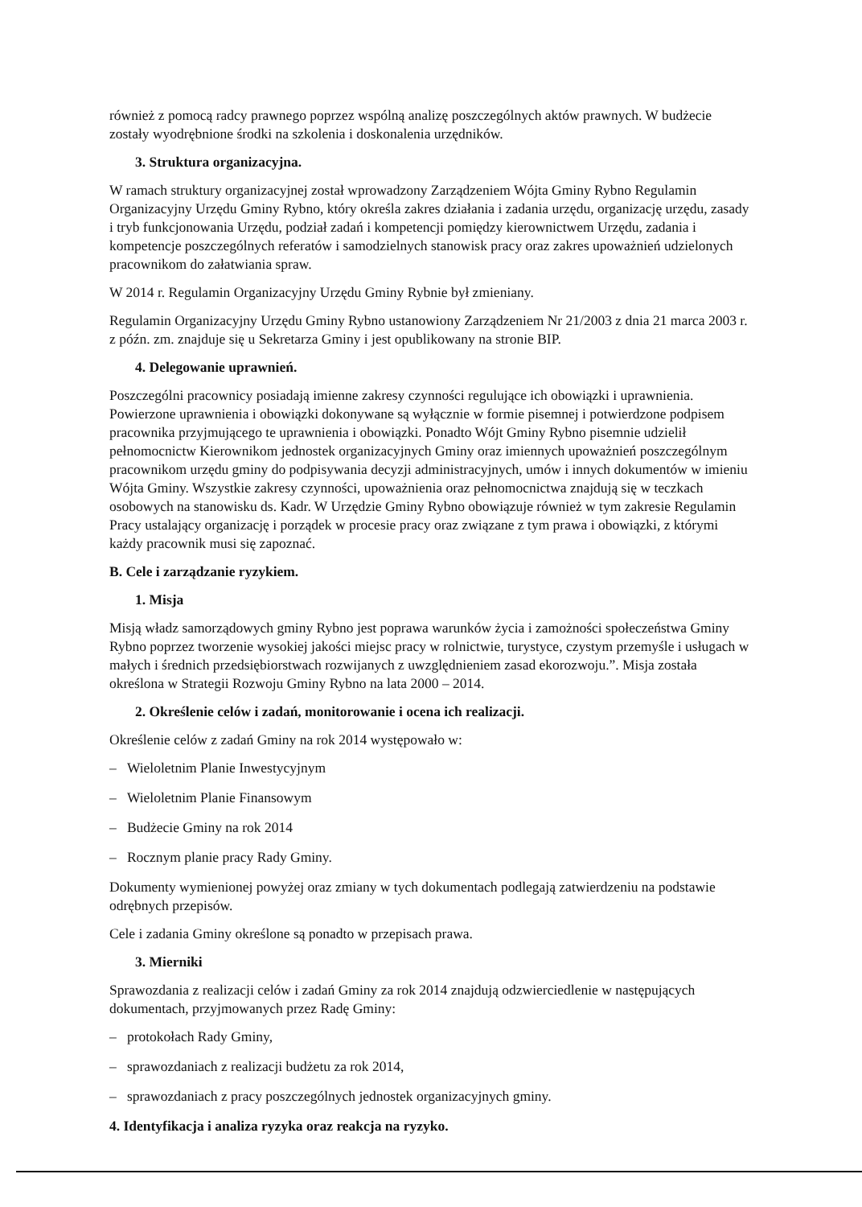również z pomocą radcy prawnego poprzez wspólną analizę poszczególnych aktów prawnych. W budżecie zostały wyodrębnione środki na szkolenia i doskonalenia urzędników.
3. Struktura organizacyjna.
W ramach struktury organizacyjnej został wprowadzony Zarządzeniem Wójta Gminy Rybno Regulamin Organizacyjny Urzędu Gminy Rybno, który określa zakres działania i zadania urzędu, organizację urzędu, zasady i tryb funkcjonowania Urzędu, podział zadań i kompetencji pomiędzy kierownictwem Urzędu, zadania i kompetencje poszczególnych referatów i samodzielnych stanowisk pracy oraz zakres upoważnień udzielonych pracownikom do załatwiania spraw.
W 2014 r. Regulamin Organizacyjny Urzędu Gminy Rybnie był zmieniany.
Regulamin Organizacyjny Urzędu Gminy Rybno ustanowiony Zarządzeniem Nr 21/2003 z dnia 21 marca 2003 r. z późn. zm. znajduje się u Sekretarza Gminy i jest opublikowany na stronie BIP.
4. Delegowanie uprawnień.
Poszczególni pracownicy posiadają imienne zakresy czynności regulujące ich obowiązki i uprawnienia. Powierzone uprawnienia i obowiązki dokonywane są wyłącznie w formie pisemnej i potwierdzone podpisem pracownika przyjmującego te uprawnienia i obowiązki. Ponadto Wójt Gminy Rybno pisemnie udzielił pełnomocnictw Kierownikom jednostek organizacyjnych Gminy oraz imiennych upoważnień poszczególnym pracownikom urzędu gminy do podpisywania decyzji administracyjnych, umów i innych dokumentów w imieniu Wójta Gminy. Wszystkie zakresy czynności, upoważnienia oraz pełnomocnictwa znajdują się w teczkach osobowych na stanowisku ds. Kadr. W Urzędzie Gminy Rybno obowiązuje również w tym zakresie Regulamin Pracy ustalający organizację i porządek w procesie pracy oraz związane z tym prawa i obowiązki, z którymi każdy pracownik musi się zapoznać.
B. Cele i zarządzanie ryzykiem.
1. Misja
Misją władz samorządowych gminy Rybno jest poprawa warunków życia i zamożności społeczeństwa Gminy Rybno poprzez tworzenie wysokiej jakości miejsc pracy w rolnictwie, turystyce, czystym przemyśle i usługach w małych i średnich przedsiębiorstwach rozwijanych z uwzględnieniem zasad ekorozwoju.”. Misja została określona w Strategii Rozwoju Gminy Rybno na lata 2000 – 2014.
2. Określenie celów i zadań, monitorowanie i ocena ich realizacji.
Określenie celów z zadań Gminy na rok 2014 występowało w:
– Wieloletnim Planie Inwestycyjnym
– Wieloletnim Planie Finansowym
– Budżecie Gminy na rok 2014
– Rocznym planie pracy Rady Gminy.
Dokumenty wymienionej powyżej oraz zmiany w tych dokumentach podlegają zatwierdzeniu na podstawie odrębnych przepisów.
Cele i zadania Gminy określone są ponadto w przepisach prawa.
3. Mierniki
Sprawozdania z realizacji celów i zadań Gminy za rok 2014 znajdują odzwierciedlenie w następujących dokumentach, przyjmowanych przez Radę Gminy:
– protokołach Rady Gminy,
– sprawozdaniach z realizacji budżetu za rok 2014,
– sprawozdaniach z pracy poszczególnych jednostek organizacyjnych gminy.
4. Identyfikacja i analiza ryzyka oraz reakcja na ryzyko.